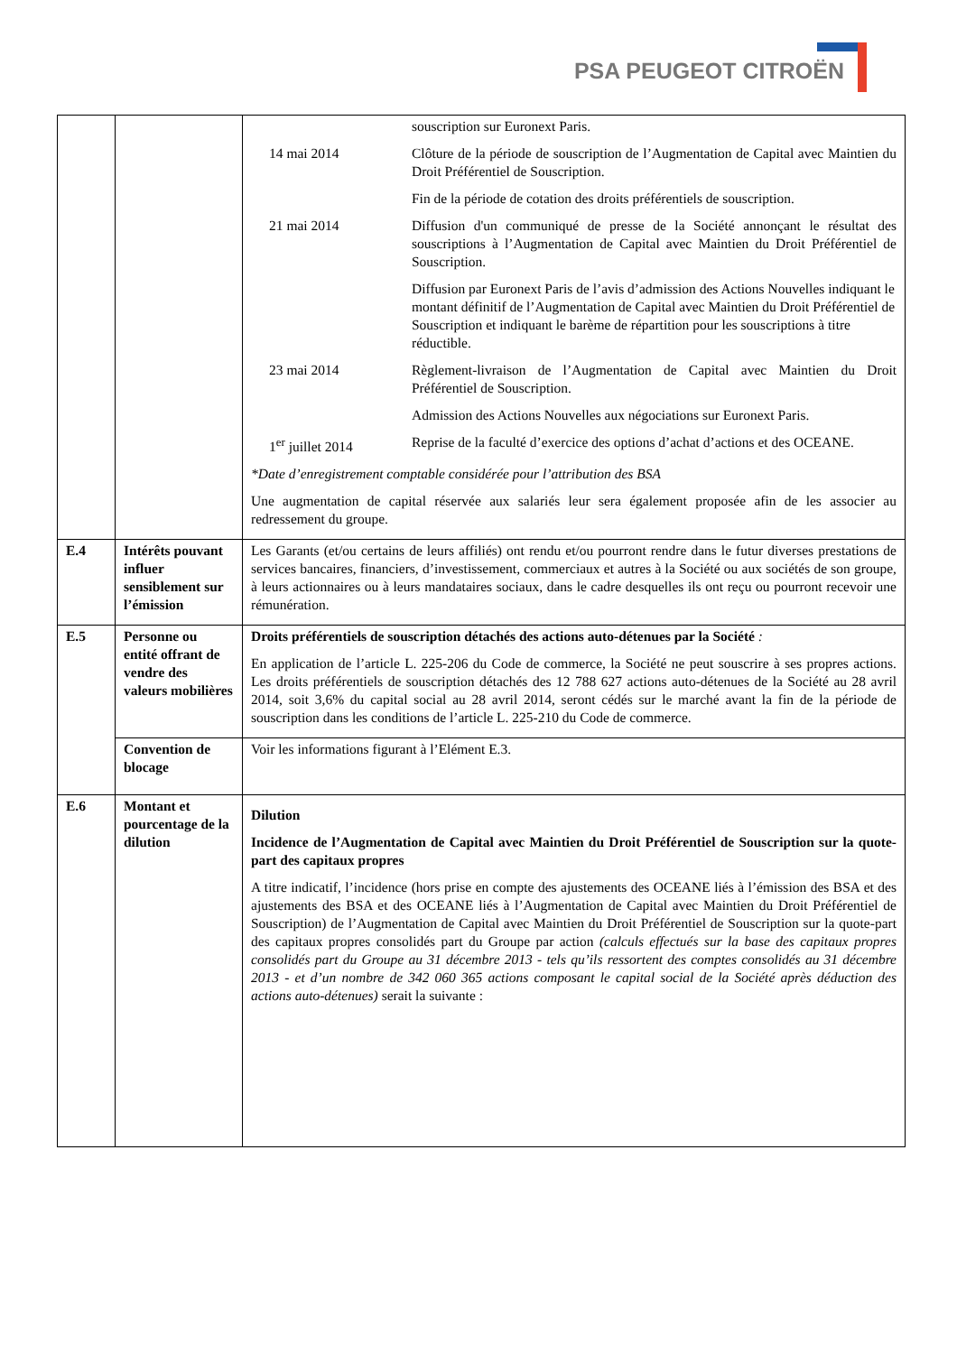PSA PEUGEOT CITROËN
| | | / / souscription sur Euronext Paris. / / 14 mai 2014 / Clôture de la période de souscription de l’Augmentation de Capital avec Maintien du Droit Préférentiel de Souscription. Fin de la période de cotation des droits préférentiels de souscription. / / 21 mai 2014 / Diffusion d'un communiqué de presse de la Société annonçant le résultat des souscriptions à l’Augmentation de Capital avec Maintien du Droit Préférentiel de Souscription. Diffusion par Euronext Paris de l’avis d’admission des Actions Nouvelles indiquant le montant définitif de l’Augmentation de Capital avec Maintien du Droit Préférentiel de Souscription et indiquant le barème de répartition pour les souscriptions à titre réductible. / / 23 mai 2014 / Règlement-livraison de l’Augmentation de Capital avec Maintien du Droit Préférentiel de Souscription. Admission des Actions Nouvelles aux négociations sur Euronext Paris. / / 1<sup>er</sup> juillet 2014 / Reprise de la faculté d’exercice des options d’achat d’actions et des OCEANE. / *Date d’enregistrement comptable considérée pour l’attribution des BSA Une augmentation de capital réservée aux salariés leur sera également proposée afin de les associer au redressement du groupe. |
| E.4 | Intérêts pouvant influer sensiblement sur l’émission | Les Garants (et/ou certains de leurs affiliés) ont rendu et/ou pourront rendre dans le futur diverses prestations de services bancaires, financiers, d’investissement, commerciaux et autres à la Société ou aux sociétés de son groupe, à leurs actionnaires ou à leurs mandataires sociaux, dans le cadre desquelles ils ont reçu ou pourront recevoir une rémunération. |
| E.5 | Personne ou entité offrant de vendre des valeurs mobilières | Droits préférentiels de souscription détachés des actions auto-détenues par la Société : En application de l’article L. 225-206 du Code de commerce, la Société ne peut souscrire à ses propres actions. Les droits préférentiels de souscription détachés des 12 788 627 actions auto-détenues de la Société au 28 avril 2014, soit 3,6% du capital social au 28 avril 2014, seront cédés sur le marché avant la fin de la période de souscription dans les conditions de l’article L. 225-210 du Code de commerce. |
| | Convention de blocage | Voir les informations figurant à l’Elément E.3. |
| E.6 | Montant et pourcentage de la dilution | Dilution Incidence de l’Augmentation de Capital avec Maintien du Droit Préférentiel de Souscription sur la quote-part des capitaux propres A titre indicatif, l’incidence (hors prise en compte des ajustements des OCEANE liés à l’émission des BSA et des ajustements des BSA et des OCEANE liés à l’Augmentation de Capital avec Maintien du Droit Préférentiel de Souscription) de l’Augmentation de Capital avec Maintien du Droit Préférentiel de Souscription sur la quote-part des capitaux propres consolidés part du Groupe par action (calculs effectués sur la base des capitaux propres consolidés part du Groupe au 31 décembre 2013 - tels qu’ils ressortent des comptes consolidés au 31 décembre 2013 - et d’un nombre de 342 060 365 actions composant le capital social de la Société après déduction des actions auto-détenues) serait la suivante : |